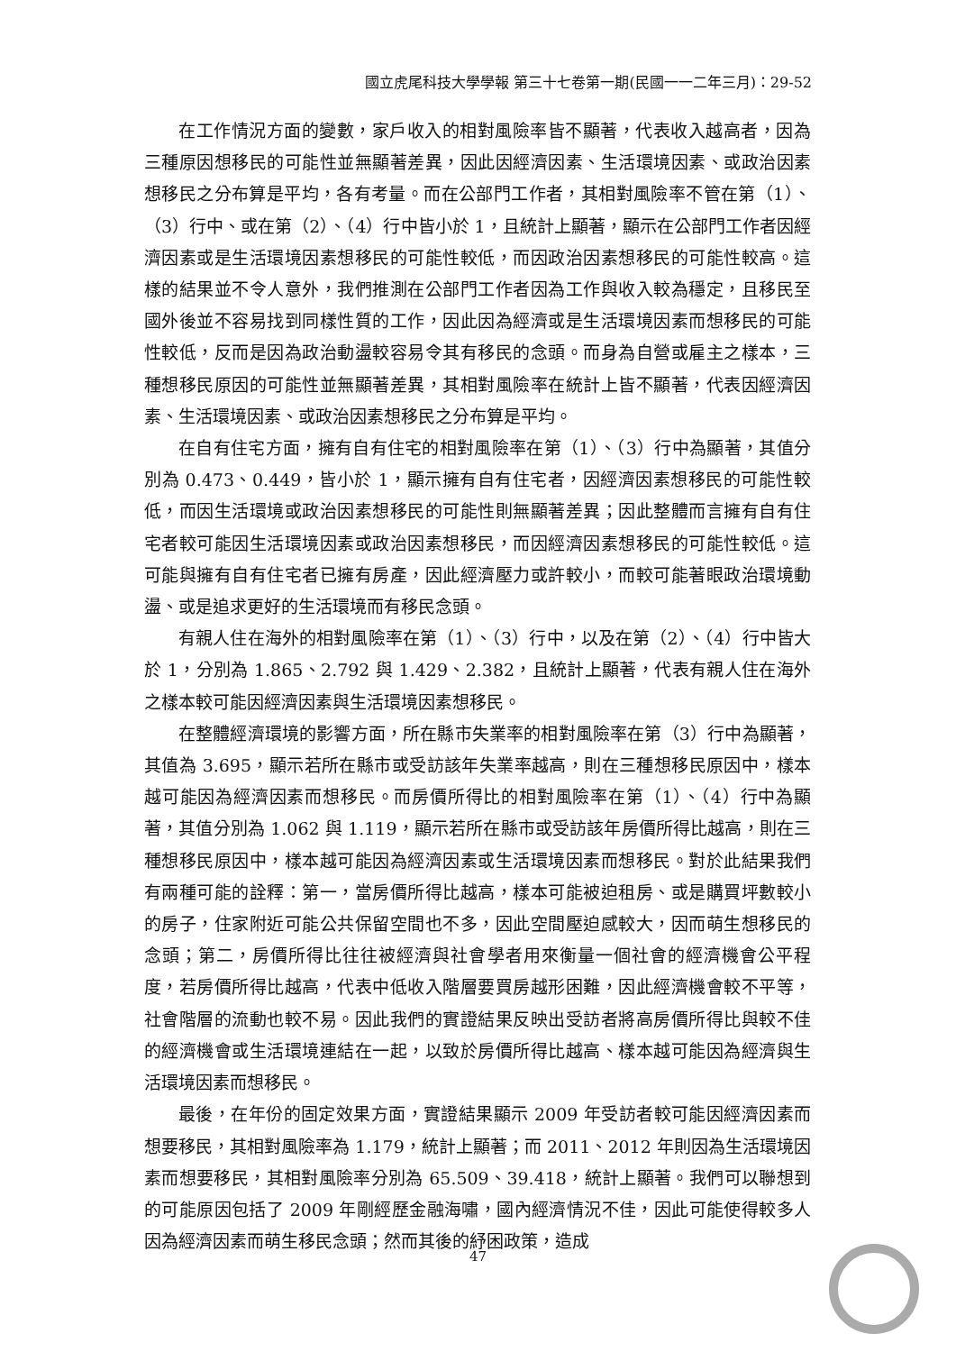國立虎尾科技大學學報 第三十七卷第一期(民國一一二年三月)：29-52
在工作情況方面的變數，家戶收入的相對風險率皆不顯著，代表收入越高者，因為三種原因想移民的可能性並無顯著差異，因此因經濟因素、生活環境因素、或政治因素想移民之分布算是平均，各有考量。而在公部門工作者，其相對風險率不管在第（1）、（3）行中、或在第（2）、（4）行中皆小於 1，且統計上顯著，顯示在公部門工作者因經濟因素或是生活環境因素想移民的可能性較低，而因政治因素想移民的可能性較高。這樣的結果並不令人意外，我們推測在公部門工作者因為工作與收入較為穩定，且移民至國外後並不容易找到同樣性質的工作，因此因為經濟或是生活環境因素而想移民的可能性較低，反而是因為政治動盪較容易令其有移民的念頭。而身為自營或雇主之樣本，三種想移民原因的可能性並無顯著差異，其相對風險率在統計上皆不顯著，代表因經濟因素、生活環境因素、或政治因素想移民之分布算是平均。
在自有住宅方面，擁有自有住宅的相對風險率在第（1）、（3）行中為顯著，其值分別為 0.473、0.449，皆小於 1，顯示擁有自有住宅者，因經濟因素想移民的可能性較低，而因生活環境或政治因素想移民的可能性則無顯著差異；因此整體而言擁有自有住宅者較可能因生活環境因素或政治因素想移民，而因經濟因素想移民的可能性較低。這可能與擁有自有住宅者已擁有房產，因此經濟壓力或許較小，而較可能著眼政治環境動盪、或是追求更好的生活環境而有移民念頭。
有親人住在海外的相對風險率在第（1）、（3）行中，以及在第（2）、（4）行中皆大於 1，分別為 1.865、2.792 與 1.429、2.382，且統計上顯著，代表有親人住在海外之樣本較可能因經濟因素與生活環境因素想移民。
在整體經濟環境的影響方面，所在縣市失業率的相對風險率在第（3）行中為顯著，其值為 3.695，顯示若所在縣市或受訪該年失業率越高，則在三種想移民原因中，樣本越可能因為經濟因素而想移民。而房價所得比的相對風險率在第（1）、（4）行中為顯著，其值分別為 1.062 與 1.119，顯示若所在縣市或受訪該年房價所得比越高，則在三種想移民原因中，樣本越可能因為經濟因素或生活環境因素而想移民。對於此結果我們有兩種可能的詮釋：第一，當房價所得比越高，樣本可能被迫租房、或是購買坪數較小的房子，住家附近可能公共保留空間也不多，因此空間壓迫感較大，因而萌生想移民的念頭；第二，房價所得比往往被經濟與社會學者用來衡量一個社會的經濟機會公平程度，若房價所得比越高，代表中低收入階層要買房越形困難，因此經濟機會較不平等，社會階層的流動也較不易。因此我們的實證結果反映出受訪者將高房價所得比與較不佳的經濟機會或生活環境連結在一起，以致於房價所得比越高、樣本越可能因為經濟與生活環境因素而想移民。
最後，在年份的固定效果方面，實證結果顯示 2009 年受訪者較可能因經濟因素而想要移民，其相對風險率為 1.179，統計上顯著；而 2011、2012 年則因為生活環境因素而想要移民，其相對風險率分別為 65.509、39.418，統計上顯著。我們可以聯想到的可能原因包括了 2009 年剛經歷金融海嘯，國內經濟情況不佳，因此可能使得較多人因為經濟因素而萌生移民念頭；然而其後的紓困政策，造成
47